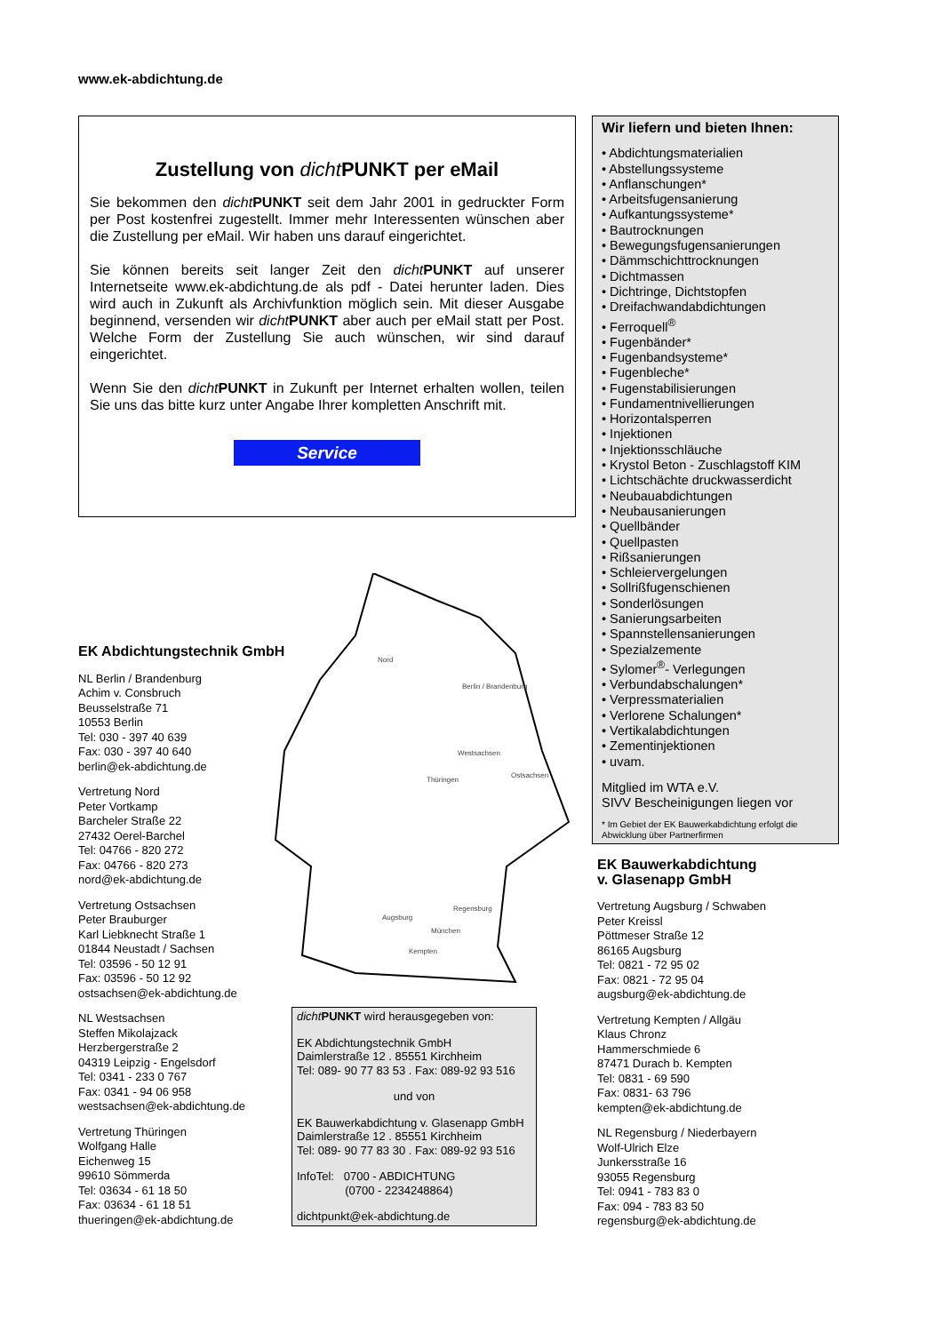www.ek-abdichtung.de
Zustellung von dicht PUNKT per eMail
Sie bekommen den dicht PUNKT seit dem Jahr 2001 in gedruckter Form per Post kostenfrei zugestellt. Immer mehr Interessenten wünschen aber die Zustellung per eMail. Wir haben uns darauf eingerichtet.
Sie können bereits seit langer Zeit den dicht PUNKT auf unserer Internetseite www.ek-abdichtung.de als pdf - Datei herunter laden. Dies wird auch in Zukunft als Archivfunktion möglich sein. Mit dieser Ausgabe beginnend, versenden wir dicht PUNKT aber auch per eMail statt per Post. Welche Form der Zustellung Sie auch wünschen, wir sind darauf eingerichtet.
Wenn Sie den dicht PUNKT in Zukunft per Internet erhalten wollen, teilen Sie uns das bitte kurz unter Angabe Ihrer kompletten Anschrift mit.
Service
Wir liefern und bieten Ihnen:
• Abdichtungsmaterialien
• Abstellungssysteme
• Anflanschungen*
• Arbeitsfugensanierung
• Aufkantungssysteme*
• Bautrocknungen
• Bewegungsfugensanierungen
• Dämmschichttrocknungen
• Dichtmassen
• Dichtringe, Dichtstopfen
• Dreifachwandabdichtungen
• Ferroquell<sup>®</sup>
• Fugenbänder*
• Fugenbandsysteme*
• Fugenbleche*
• Fugenstabilisierungen
• Fundamentnivellierungen
• Horizontalsperren
• Injektionen
• Injektionsschläuche
• Krystol Beton - Zuschlagstoff KIM
• Lichtschächte druckwasserdicht
• Neubauabdichtungen
• Neubausanierungen
• Quellbänder
• Quellpasten
• Rißsanierungen
• Schleiervergelungen
• Sollrißfugenschienen
• Sonderlösungen
• Sanierungsarbeiten
• Spannstellensanierungen
• Spezialzemente
• Sylomer<sup>®</sup>- Verlegungen
• Verbundabschalungen*
• Verpressmaterialien
• Verlorene Schalungen*
• Vertikalabdichtungen
• Zementinjektionen
• uvam.
Mitglied im WTA e.V.
SIVV Bescheinigungen liegen vor
* Im Gebiet der EK Bauwerkabdichtung erfolgt die Abwicklung über Partnerfirmen
Nord
Berlin / Brandenburg
Westsachsen
Thüringen
Ostsachsen
Augsburg
Regensburg
München
Kempten
EK Abdichtungstechnik GmbH
NL Berlin / Brandenburg
Achim v. Consbruch
Beusselstraße 71
10553 Berlin
Tel: 030 - 397 40 639
Fax: 030 - 397 40 640
berlin@ek-abdichtung.de
Vertretung Nord
Peter Vortkamp
Barcheler Straße 22
27432 Oerel-Barchel
Tel: 04766 - 820 272
Fax: 04766 - 820 273
nord@ek-abdichtung.de
Vertretung Ostsachsen
Peter Brauburger
Karl Liebknecht Straße 1
01844 Neustadt / Sachsen
Tel: 03596 - 50 12 91
Fax: 03596 - 50 12 92
ostsachsen@ek-abdichtung.de
NL Westsachsen
Steffen Mikolajzack
Herzbergerstraße 2
04319 Leipzig - Engelsdorf
Tel: 0341 - 233 0 767
Fax: 0341 - 94 06 958
westsachsen@ek-abdichtung.de
Vertretung Thüringen
Wolfgang Halle
Eichenweg 15
99610 Sömmerda
Tel: 03634 - 61 18 50
Fax: 03634 - 61 18 51
thueringen@ek-abdichtung.de
dicht PUNKT wird herausgegeben von:
EK Abdichtungstechnik GmbH
Daimlerstraße 12 . 85551 Kirchheim
Tel: 089- 90 77 83 53 . Fax: 089-92 93 516
und von
EK Bauwerkabdichtung v. Glasenapp GmbH
Daimlerstraße 12 . 85551 Kirchheim
Tel: 089- 90 77 83 30 . Fax: 089-92 93 516
InfoTel: 0700 - ABDICHTUNG
(0700 - 2234248864)
dichtpunkt@ek-abdichtung.de
EK Bauwerkabdichtung
v. Glasenapp GmbH
Vertretung Augsburg / Schwaben
Peter Kreissl
Pöttmeser Straße 12
86165 Augsburg
Tel: 0821 - 72 95 02
Fax: 0821 - 72 95 04
augsburg@ek-abdichtung.de
Vertretung Kempten / Allgäu
Klaus Chronz
Hammerschmiede 6
87471 Durach b. Kempten
Tel: 0831 - 69 590
Fax: 0831- 63 796
kempten@ek-abdichtung.de
NL Regensburg / Niederbayern
Wolf-Ulrich Elze
Junkersstraße 16
93055 Regensburg
Tel: 0941 - 783 83 0
Fax: 094 - 783 83 50
regensburg@ek-abdichtung.de